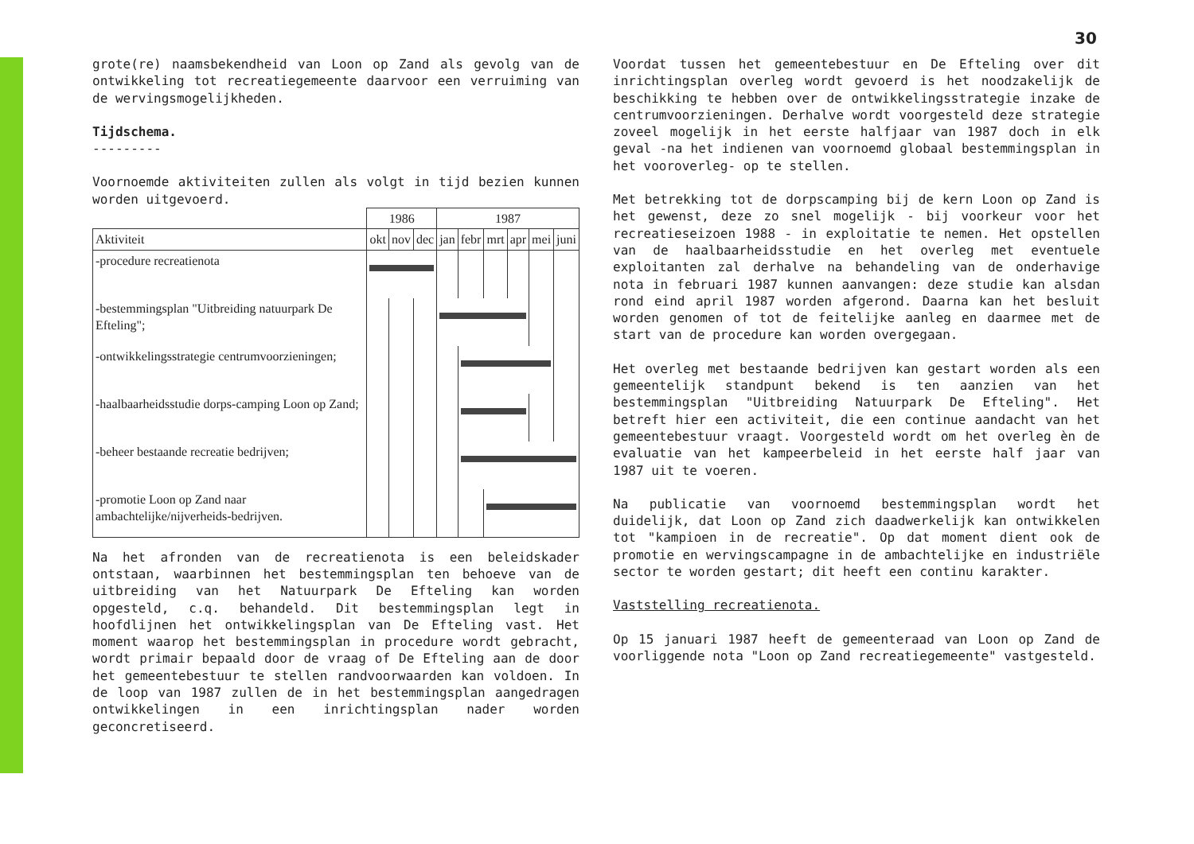30
grote(re) naamsbekendheid van Loon op Zand als gevolg van de ontwikkeling tot recreatiegemeente daarvoor een verruiming van de wervingsmogelijkheden.
Tijdschema.
---------
Voornoemde aktiviteiten zullen als volgt in tijd bezien kunnen worden uitgevoerd.
| | 1986 | | | 1987 | | | | | |
| --- | --- | --- | --- | --- | --- | --- | --- | --- | --- |
| Aktiviteit | okt | nov | dec | jan | febr | mrt | apr | mei | juni |
| -procedure recreatienota | | | | | | | | | |
| -bestemmingsplan "Uitbreiding natuurpark De Efteling"; | | | | | | | | | |
| -ontwikkelingsstrategie centrumvoorzieningen; | | | | | | | | | |
| -haalbaarheidsstudie dorps-camping Loon op Zand; | | | | | | | | | |
| -beheer bestaande recreatie bedrijven; | | | | | | | | | |
| -promotie Loon op Zand naar ambachtelijke/nijverheids-bedrijven. | | | | | | | | | |
Na het afronden van de recreatienota is een beleidskader ontstaan, waarbinnen het bestemmingsplan ten behoeve van de uitbreiding van het Natuurpark De Efteling kan worden opgesteld, c.q. behandeld. Dit bestemmingsplan legt in hoofdlijnen het ontwikkelingsplan van De Efteling vast. Het moment waarop het bestemmingsplan in procedure wordt gebracht, wordt primair bepaald door de vraag of De Efteling aan de door het gemeentebestuur te stellen randvoorwaarden kan voldoen. In de loop van 1987 zullen de in het bestemmingsplan aangedragen ontwikkelingen in een inrichtingsplan nader worden geconcretiseerd.
Voordat tussen het gemeentebestuur en De Efteling over dit inrichtingsplan overleg wordt gevoerd is het noodzakelijk de beschikking te hebben over de ontwikkelingsstrategie inzake de centrumvoorzieningen. Derhalve wordt voorgesteld deze strategie zoveel mogelijk in het eerste halfjaar van 1987 doch in elk geval -na het indienen van voornoemd globaal bestemmingsplan in het vooroverleg- op te stellen.
Met betrekking tot de dorpscamping bij de kern Loon op Zand is het gewenst, deze zo snel mogelijk - bij voorkeur voor het recreatieseizoen 1988 - in exploitatie te nemen. Het opstellen van de haalbaarheidsstudie en het overleg met eventuele exploitanten zal derhalve na behandeling van de onderhavige nota in februari 1987 kunnen aanvangen: deze studie kan alsdan rond eind april 1987 worden afgerond. Daarna kan het besluit worden genomen of tot de feitelijke aanleg en daarmee met de start van de procedure kan worden overgegaan.
Het overleg met bestaande bedrijven kan gestart worden als een gemeentelijk standpunt bekend is ten aanzien van het bestemmingsplan "Uitbreiding Natuurpark De Efteling". Het betreft hier een activiteit, die een continue aandacht van het gemeentebestuur vraagt. Voorgesteld wordt om het overleg èn de evaluatie van het kampeerbeleid in het eerste half jaar van 1987 uit te voeren.
Na publicatie van voornoemd bestemmingsplan wordt het duidelijk, dat Loon op Zand zich daadwerkelijk kan ontwikkelen tot "kampioen in de recreatie". Op dat moment dient ook de promotie en wervingscampagne in de ambachtelijke en industriële sector te worden gestart; dit heeft een continu karakter.
Vaststelling recreatienota.
Op 15 januari 1987 heeft de gemeenteraad van Loon op Zand de voorliggende nota "Loon op Zand recreatiegemeente" vastgesteld.